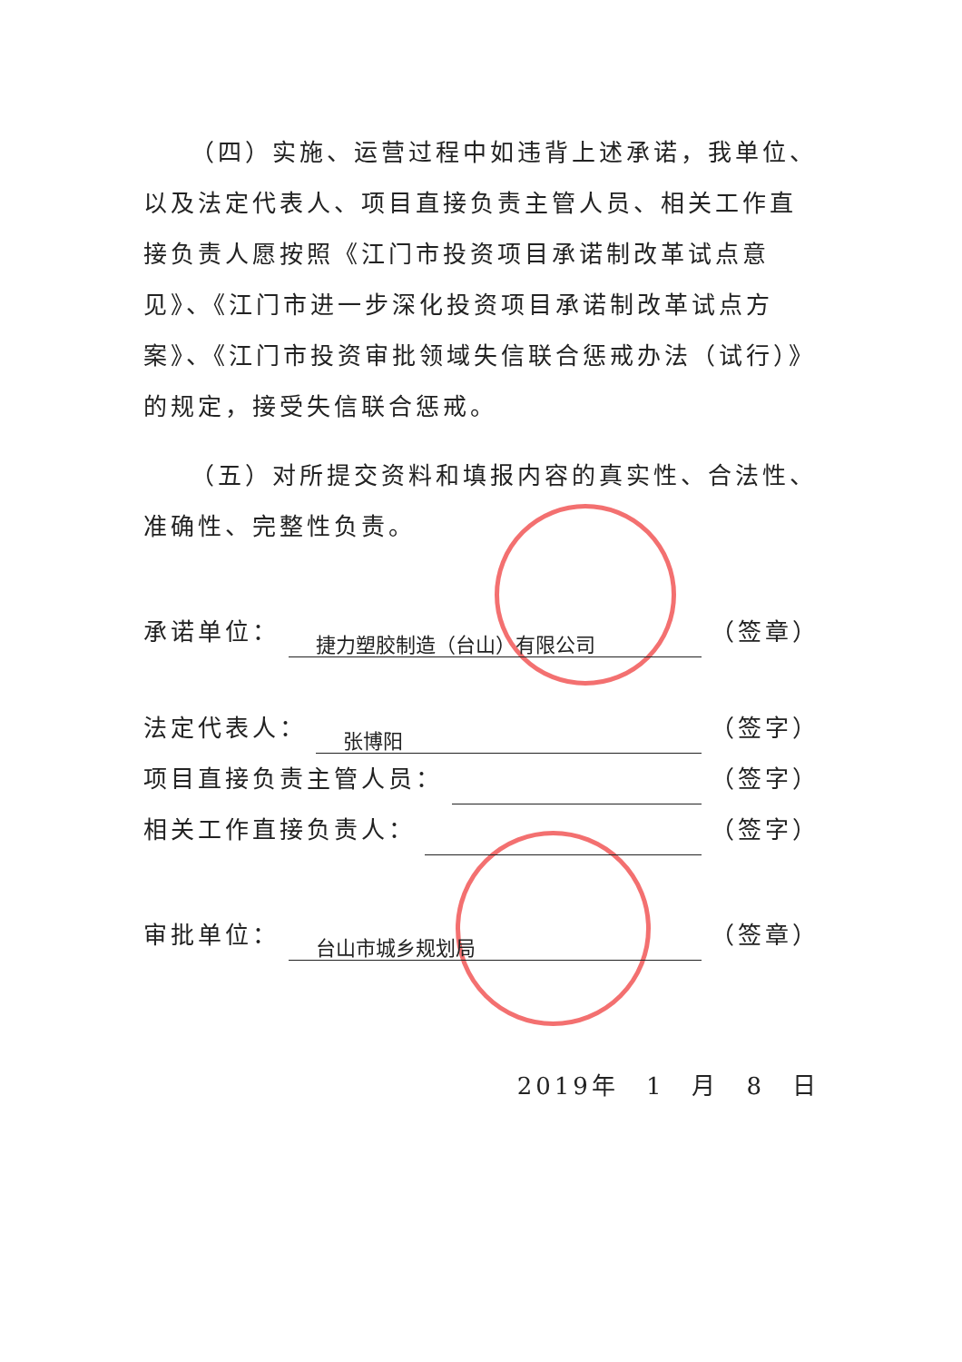（四）实施、运营过程中如违背上述承诺，我单位、以及法定代表人、项目直接负责主管人员、相关工作直接负责人愿按照《江门市投资项目承诺制改革试点意见》、《江门市进一步深化投资项目承诺制改革试点方案》、《江门市投资审批领域失信联合惩戒办法（试行）》的规定，接受失信联合惩戒。
（五）对所提交资料和填报内容的真实性、合法性、准确性、完整性负责。
承诺单位： 捷力塑胶制造（台山）有限公司 （签章）
法定代表人： 张博阳 （签字）
项目直接负责主管人员： （签字）
相关工作直接负责人： （签字）
审批单位： 台山市城乡规划局 （签章）
2019年　1　月　8　日